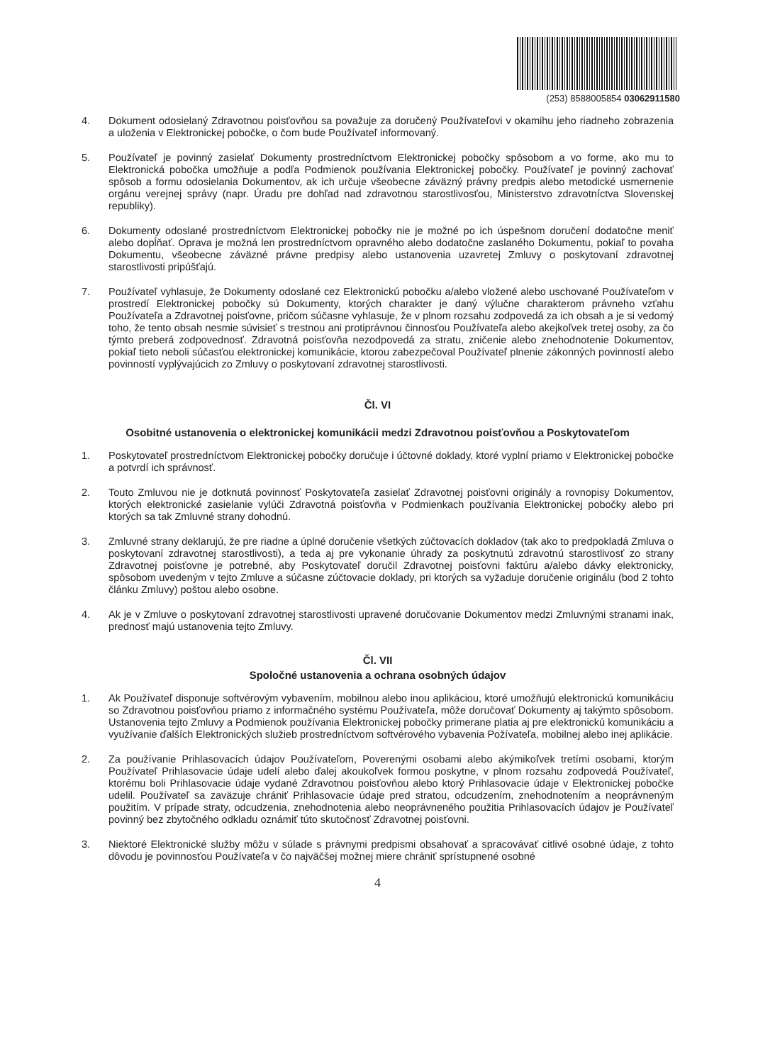(253) 8588005854 03062911580
4. Dokument odosielaný Zdravotnou poisťovňou sa považuje za doručený Používateľovi v okamihu jeho riadneho zobrazenia a uloženia v Elektronickej pobočke, o čom bude Používateľ informovaný.
5. Používateľ je povinný zasielať Dokumenty prostredníctvom Elektronickej pobočky spôsobom a vo forme, ako mu to Elektronická pobočka umožňuje a podľa Podmienok používania Elektronickej pobočky. Používateľ je povinný zachovať spôsob a formu odosielania Dokumentov, ak ich určuje všeobecne záväzný právny predpis alebo metodické usmernenie orgánu verejnej správy (napr. Úradu pre dohľad nad zdravotnou starostlivosťou, Ministerstvo zdravotníctva Slovenskej republiky).
6. Dokumenty odoslané prostredníctvom Elektronickej pobočky nie je možné po ich úspešnom doručení dodatočne meniť alebo dopĺňať. Oprava je možná len prostredníctvom opravného alebo dodatočne zaslaného Dokumentu, pokiaľ to povaha Dokumentu, všeobecne záväzné právne predpisy alebo ustanovenia uzavretej Zmluvy o poskytovaní zdravotnej starostlivosti pripúšťajú.
7. Používateľ vyhlasuje, že Dokumenty odoslané cez Elektronickú pobočku a/alebo vložené alebo uschované Používateľom v prostredí Elektronickej pobočky sú Dokumenty, ktorých charakter je daný výlučne charakterom právneho vzťahu Používateľa a Zdravotnej poisťovne, pričom súčasne vyhlasuje, že v plnom rozsahu zodpovedá za ich obsah a je si vedomý toho, že tento obsah nesmie súvisieť s trestnou ani protiprávnou činnosťou Používateľa alebo akejkoľvek tretej osoby, za čo týmto preberá zodpovednosť. Zdravotná poisťovňa nezodpovedá za stratu, zničenie alebo znehodnotenie Dokumentov, pokiaľ tieto neboli súčasťou elektronickej komunikácie, ktorou zabezpečoval Používateľ plnenie zákonných povinností alebo povinností vyplývajúcich zo Zmluvy o poskytovaní zdravotnej starostlivosti.
Čl. VI
Osobitné ustanovenia o elektronickej komunikácii medzi Zdravotnou poisťovňou a Poskytovateľom
1. Poskytovateľ prostredníctvom Elektronickej pobočky doručuje i účtovné doklady, ktoré vyplní priamo v Elektronickej pobočke a potvrdí ich správnosť.
2. Touto Zmluvou nie je dotknutá povinnosť Poskytovateľa zasielať Zdravotnej poisťovni originály a rovnopisy Dokumentov, ktorých elektronické zasielanie vylúči Zdravotná poisťovňa v Podmienkach používania Elektronickej pobočky alebo pri ktorých sa tak Zmluvné strany dohodnú.
3. Zmluvné strany deklarujú, že pre riadne a úplné doručenie všetkých zúčtovacích dokladov (tak ako to predpokladá Zmluva o poskytovaní zdravotnej starostlivosti), a teda aj pre vykonanie úhrady za poskytnutú zdravotnú starostlivosť zo strany Zdravotnej poisťovne je potrebné, aby Poskytovateľ doručil Zdravotnej poisťovni faktúru a/alebo dávky elektronicky, spôsobom uvedeným v tejto Zmluve a súčasne zúčtovacie doklady, pri ktorých sa vyžaduje doručenie originálu (bod 2 tohto článku Zmluvy) poštou alebo osobne.
4. Ak je v Zmluve o poskytovaní zdravotnej starostlivosti upravené doručovanie Dokumentov medzi Zmluvnými stranami inak, prednosť majú ustanovenia tejto Zmluvy.
Čl. VII
Spoločné ustanovenia a ochrana osobných údajov
1. Ak Používateľ disponuje softvérovým vybavením, mobilnou alebo inou aplikáciou, ktoré umožňujú elektronickú komunikáciu so Zdravotnou poisťovňou priamo z informačného systému Používateľa, môže doručovať Dokumenty aj takýmto spôsobom. Ustanovenia tejto Zmluvy a Podmienok používania Elektronickej pobočky primerane platia aj pre elektronickú komunikáciu a využívanie ďalších Elektronických služieb prostredníctvom softvérového vybavenia Požívateľa, mobilnej alebo inej aplikácie.
2. Za používanie Prihlasovacích údajov Používateľom, Poverenými osobami alebo akýmikoľvek tretími osobami, ktorým Používateľ Prihlasovacie údaje udelí alebo ďalej akoukoľvek formou poskytne, v plnom rozsahu zodpovedá Používateľ, ktorému boli Prihlasovacie údaje vydané Zdravotnou poisťovňou alebo ktorý Prihlasovacie údaje v Elektronickej pobočke udelil. Používateľ sa zaväzuje chrániť Prihlasovacie údaje pred stratou, odcudzením, znehodnotením a neoprávneným použitím. V prípade straty, odcudzenia, znehodnotenia alebo neoprávneného použitia Prihlasovacích údajov je Používateľ povinný bez zbytočného odkladu oznámiť túto skutočnosť Zdravotnej poisťovni.
3. Niektoré Elektronické služby môžu v súlade s právnymi predpismi obsahovať a spracovávať citlivé osobné údaje, z tohto dôvodu je povinnosťou Používateľa v čo najväčšej možnej miere chrániť sprístupnené osobné
4